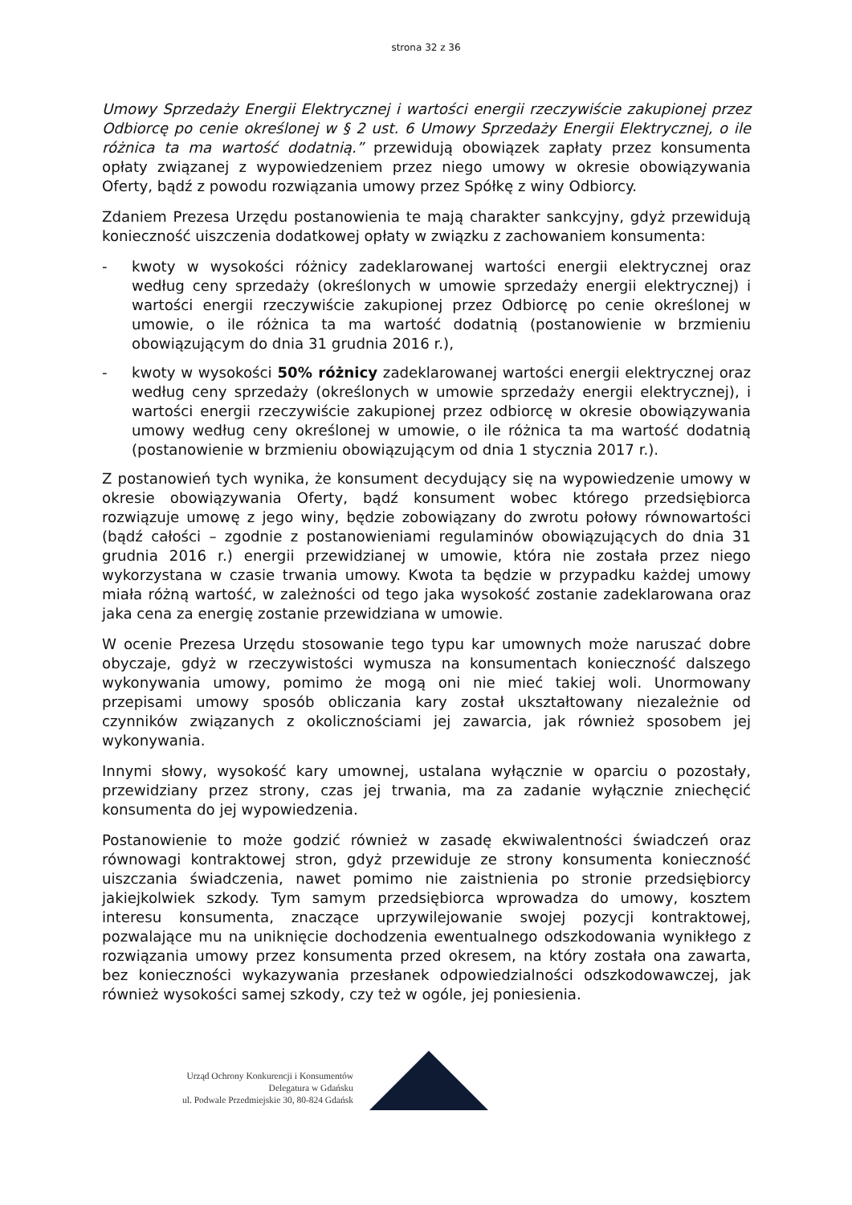strona 32 z 36
Umowy Sprzedaży Energii Elektrycznej i wartości energii rzeczywiście zakupionej przez Odbiorcę po cenie określonej w § 2 ust. 6 Umowy Sprzedaży Energii Elektrycznej, o ile różnica ta ma wartość dodatnią.” przewidują obowiązek zapłaty przez konsumenta opłaty związanej z wypowiedzeniem przez niego umowy w okresie obowiązywania Oferty, bądź z powodu rozwiązania umowy przez Spółkę z winy Odbiorcy.
Zdaniem Prezesa Urzędu postanowienia te mają charakter sankcyjny, gdyż przewidują konieczność uiszczenia dodatkowej opłaty w związku z zachowaniem konsumenta:
- kwoty w wysokości różnicy zadeklarowanej wartości energii elektrycznej oraz według ceny sprzedaży (określonych w umowie sprzedaży energii elektrycznej) i wartości energii rzeczywiście zakupionej przez Odbiorcę po cenie określonej w umowie, o ile różnica ta ma wartość dodatnią (postanowienie w brzmieniu obowiązującym do dnia 31 grudnia 2016 r.),
- kwoty w wysokości 50% różnicy zadeklarowanej wartości energii elektrycznej oraz według ceny sprzedaży (określonych w umowie sprzedaży energii elektrycznej), i wartości energii rzeczywiście zakupionej przez odbiorcę w okresie obowiązywania umowy według ceny określonej w umowie, o ile różnica ta ma wartość dodatnią (postanowienie w brzmieniu obowiązującym od dnia 1 stycznia 2017 r.).
Z postanowień tych wynika, że konsument decydujący się na wypowiedzenie umowy w okresie obowiązywania Oferty, bądź konsument wobec którego przedsiębiorca rozwiązuje umowę z jego winy, będzie zobowiązany do zwrotu połowy równowartości (bądź całości – zgodnie z postanowieniami regulaminów obowiązujących do dnia 31 grudnia 2016 r.) energii przewidzianej w umowie, która nie została przez niego wykorzystana w czasie trwania umowy. Kwota ta będzie w przypadku każdej umowy miała różną wartość, w zależności od tego jaka wysokość zostanie zadeklarowana oraz jaka cena za energię zostanie przewidziana w umowie.
W ocenie Prezesa Urzędu stosowanie tego typu kar umownych może naruszać dobre obyczaje, gdyż w rzeczywistości wymusza na konsumentach konieczność dalszego wykonywania umowy, pomimo że mogą oni nie mieć takiej woli. Unormowany przepisami umowy sposób obliczania kary został ukształtowany niezależnie od czynników związanych z okolicznościami jej zawarcia, jak również sposobem jej wykonywania.
Innymi słowy, wysokość kary umownej, ustalana wyłącznie w oparciu o pozostały, przewidziany przez strony, czas jej trwania, ma za zadanie wyłącznie zniechęcić konsumenta do jej wypowiedzenia.
Postanowienie to może godzić również w zasadę ekwiwalentności świadczeń oraz równowagi kontraktowej stron, gdyż przewiduje ze strony konsumenta konieczność uiszczania świadczenia, nawet pomimo nie zaistnienia po stronie przedsiębiorcy jakiejkolwiek szkody. Tym samym przedsiębiorca wprowadza do umowy, kosztem interesu konsumenta, znaczące uprzywilejowanie swojej pozycji kontraktowej, pozwalające mu na uniknięcie dochodzenia ewentualnego odszkodowania wynikłego z rozwiązania umowy przez konsumenta przed okresem, na który została ona zawarta, bez konieczności wykazywania przesłanek odpowiedzialności odszkodowawczej, jak również wysokości samej szkody, czy też w ogóle, jej poniesienia.
Urząd Ochrony Konkurencji i Konsumentów
Delegatura w Gdańsku
ul. Podwale Przedmiejskie 30, 80-824 Gdańsk